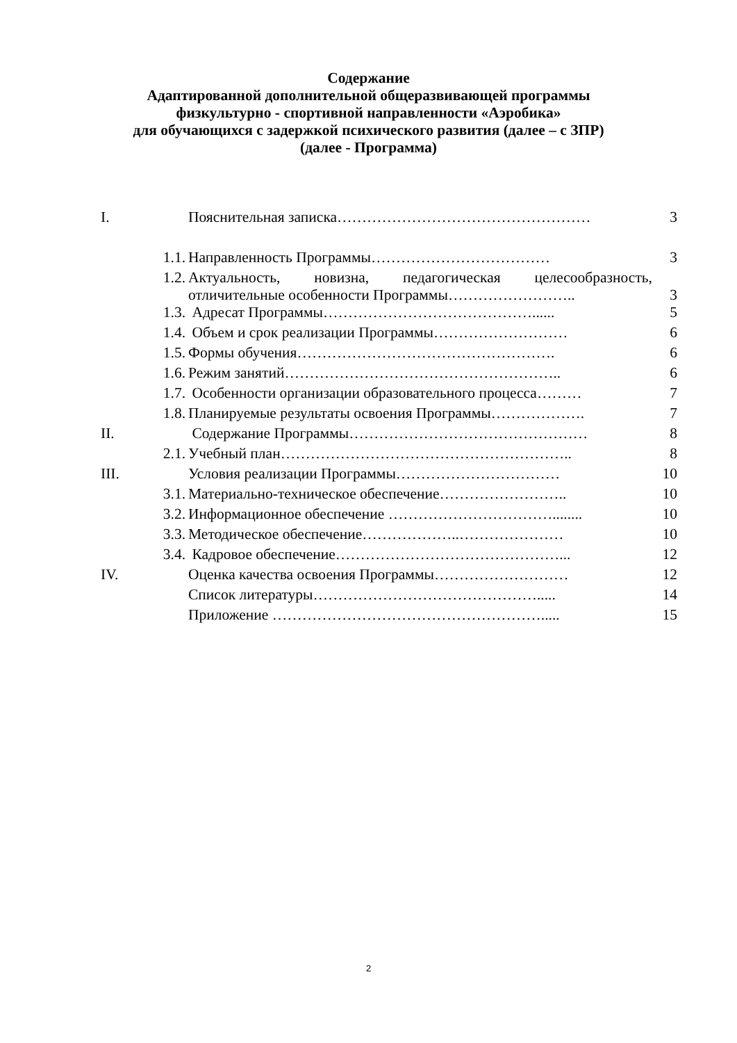Содержание
Адаптированной дополнительной общеразвивающей программы
физкультурно - спортивной направленности «Аэробика»
для обучающихся с задержкой психического развития (далее – с ЗПР)
(далее - Программа)
| I. | | Пояснительная записка…………………………………………… | 3 |
| | 1.1. | Направленность Программы……………………………… | 3 |
| | 1.2. | Актуальность, новизна, педагогическая целесообразность, отличительные особенности Программы…………………….. | 3 |
| | 1.3. | Адресат Программы……………………………………...... | 5 |
| | 1.4. | Объем и срок реализации Программы……………………… | 6 |
| | 1.5. | Формы обучения……………………………………………. | 6 |
| | 1.6. | Режим занятий……………………………………………….. | 6 |
| | 1.7. | Особенности организации образовательного процесса……… | 7 |
| | 1.8. | Планируемые результаты освоения Программы………………. | 7 |
| II. | | Содержание Программы………………………………………… | 8 |
| | 2.1. | Учебный план………………………………………………….. | 8 |
| III. | | Условия реализации Программы…………………………… | 10 |
| | 3.1. | Материально-техническое обеспечение…………………….. | 10 |
| | 3.2. | Информационное обеспечение ……………………………........ | 10 |
| | 3.3. | Методическое обеспечение………………..………………… | 10 |
| | 3.4. | Кадровое обеспечение………………………………………... | 12 |
| IV. | | Оценка качества освоения Программы……………………… | 12 |
| | | Список литературы………………………………………..... | 14 |
| | | Приложение ………………………………………………..... | 15 |
2